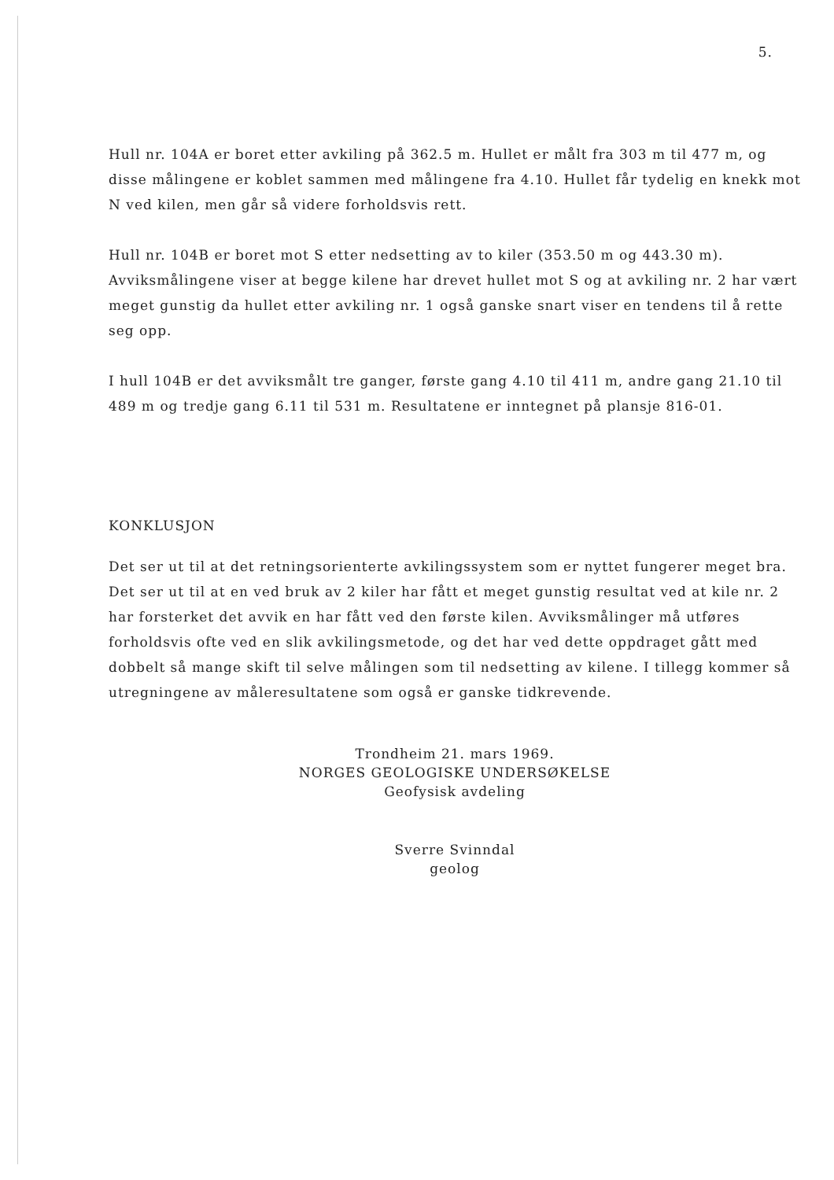5.
Hull nr. 104A er boret etter avkiling på 362.5 m. Hullet er målt fra 303 m til 477 m, og disse målingene er koblet sammen med målingene fra 4.10. Hullet får tydelig en knekk mot N ved kilen, men går så videre forholdsvis rett.
Hull nr. 104B er boret mot S etter nedsetting av to kiler (353.50 m og 443.30 m). Avviksmålingene viser at begge kilene har drevet hullet mot S og at avkiling nr. 2 har vært meget gunstig da hullet etter avkiling nr. 1 også ganske snart viser en tendens til å rette seg opp.
I hull 104B er det avviksmålt tre ganger, første gang 4.10 til 411 m, andre gang 21.10 til 489 m og tredje gang 6.11 til 531 m. Resultatene er inntegnet på plansje 816-01.
KONKLUSJON
Det ser ut til at det retningsorienterte avkilingssystem som er nyttet fungerer meget bra. Det ser ut til at en ved bruk av 2 kiler har fått et meget gunstig resultat ved at kile nr. 2 har forsterket det avvik en har fått ved den første kilen. Avviksmålinger må utføres forholdsvis ofte ved en slik avkilingsmetode, og det har ved dette oppdraget gått med dobbelt så mange skift til selve målingen som til nedsetting av kilene. I tillegg kommer så utregningene av måleresultatene som også er ganske tidkrevende.
Trondheim 21. mars 1969.
NORGES GEOLOGISKE UNDERSØKELSE
Geofysisk avdeling
Sverre Svinndal
geolog